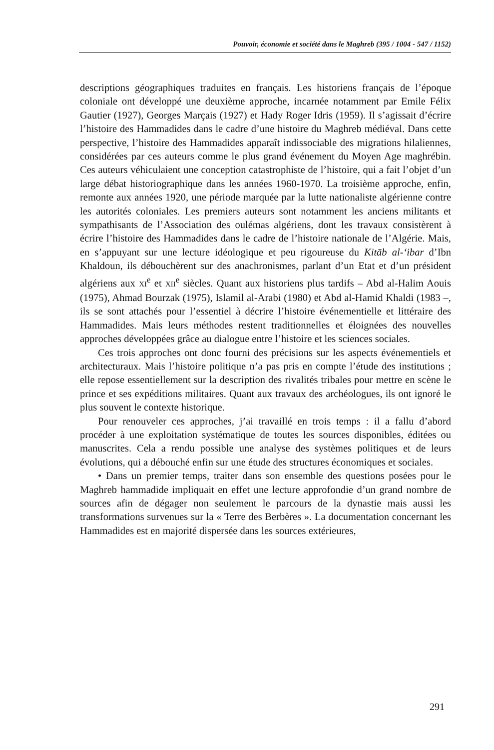Pouvoir, économie et société dans le Maghreb (395 / 1004 - 547 / 1152)
descriptions géographiques traduites en français. Les historiens français de l’époque coloniale ont développé une deuxième approche, incarnée notamment par Emile Félix Gautier (1927), Georges Marçais (1927) et Hady Roger Idris (1959). Il s’agissait d’écrire l’histoire des Hammadides dans le cadre d’une histoire du Maghreb médiéval. Dans cette perspective, l’histoire des Hammadides apparaît indissociable des migrations hilaliennes, considérées par ces auteurs comme le plus grand événement du Moyen Age maghrébin. Ces auteurs véhiculaient une conception catastrophiste de l’histoire, qui a fait l’objet d’un large débat historiographique dans les années 1960-1970. La troisième approche, enfin, remonte aux années 1920, une période marquée par la lutte nationaliste algérienne contre les autorités coloniales. Les premiers auteurs sont notamment les anciens militants et sympathisants de l’Association des oulémas algériens, dont les travaux consistèrent à écrire l’histoire des Hammadides dans le cadre de l’histoire nationale de l’Algérie. Mais, en s’appuyant sur une lecture idéologique et peu rigoureuse du Kitāb al-‘ibar d’Ibn Khaldoun, ils débouchèrent sur des anachronismes, parlant d’un Etat et d’un président algériens aux XI<sup>e</sup> et XII<sup>e</sup> siècles. Quant aux historiens plus tardifs – Abd al-Halim Aouis (1975), Ahmad Bourzak (1975), Islamil al-Arabi (1980) et Abd al-Hamid Khaldi (1983 –, ils se sont attachés pour l’essentiel à décrire l’histoire événementielle et littéraire des Hammadides. Mais leurs méthodes restent traditionnelles et éloignées des nouvelles approches développées grâce au dialogue entre l’histoire et les sciences sociales.
Ces trois approches ont donc fourni des précisions sur les aspects événementiels et architecturaux. Mais l’histoire politique n’a pas pris en compte l’étude des institutions ; elle repose essentiellement sur la description des rivalités tribales pour mettre en scène le prince et ses expéditions militaires. Quant aux travaux des archéologues, ils ont ignoré le plus souvent le contexte historique.
Pour renouveler ces approches, j’ai travaillé en trois temps : il a fallu d’abord procéder à une exploitation systématique de toutes les sources disponibles, éditées ou manuscrites. Cela a rendu possible une analyse des systèmes politiques et de leurs évolutions, qui a débouché enfin sur une étude des structures économiques et sociales.
• Dans un premier temps, traiter dans son ensemble des questions posées pour le Maghreb hammadide impliquait en effet une lecture approfondie d’un grand nombre de sources afin de dégager non seulement le parcours de la dynastie mais aussi les transformations survenues sur la « Terre des Berbères ». La documentation concernant les Hammadides est en majorité dispersée dans les sources extérieures,
291